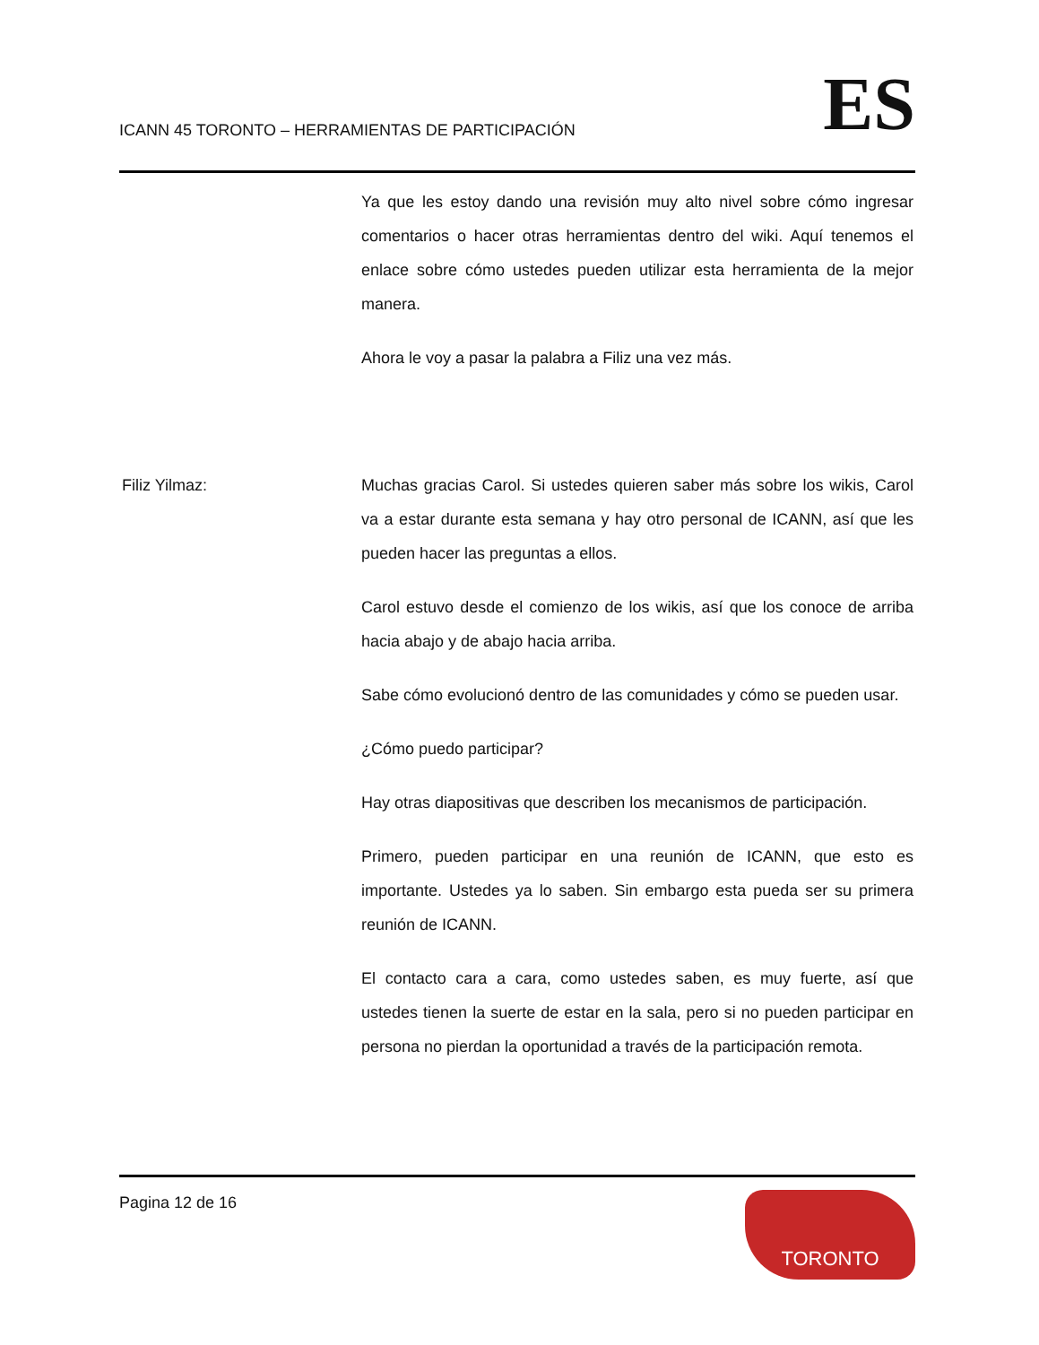ICANN 45 TORONTO – HERRAMIENTAS DE PARTICIPACIÓN
ES
Ya que les estoy dando una revisión muy alto nivel sobre cómo ingresar comentarios o hacer otras herramientas dentro del wiki. Aquí tenemos el enlace sobre cómo ustedes pueden utilizar esta herramienta de la mejor manera.
Ahora le voy a pasar la palabra a Filiz una vez más.
Filiz Yilmaz: Muchas gracias Carol. Si ustedes quieren saber más sobre los wikis, Carol va a estar durante esta semana y hay otro personal de ICANN, así que les pueden hacer las preguntas a ellos.
Carol estuvo desde el comienzo de los wikis, así que los conoce de arriba hacia abajo y de abajo hacia arriba.
Sabe cómo evolucionó dentro de las comunidades y cómo se pueden usar.
¿Cómo puedo participar?
Hay otras diapositivas que describen los mecanismos de participación.
Primero, pueden participar en una reunión de ICANN, que esto es importante. Ustedes ya lo saben. Sin embargo esta pueda ser su primera reunión de ICANN.
El contacto cara a cara, como ustedes saben, es muy fuerte, así que ustedes tienen la suerte de estar en la sala, pero si no pueden participar en persona no pierdan la oportunidad a través de la participación remota.
Pagina 12 de 16
TORONTO